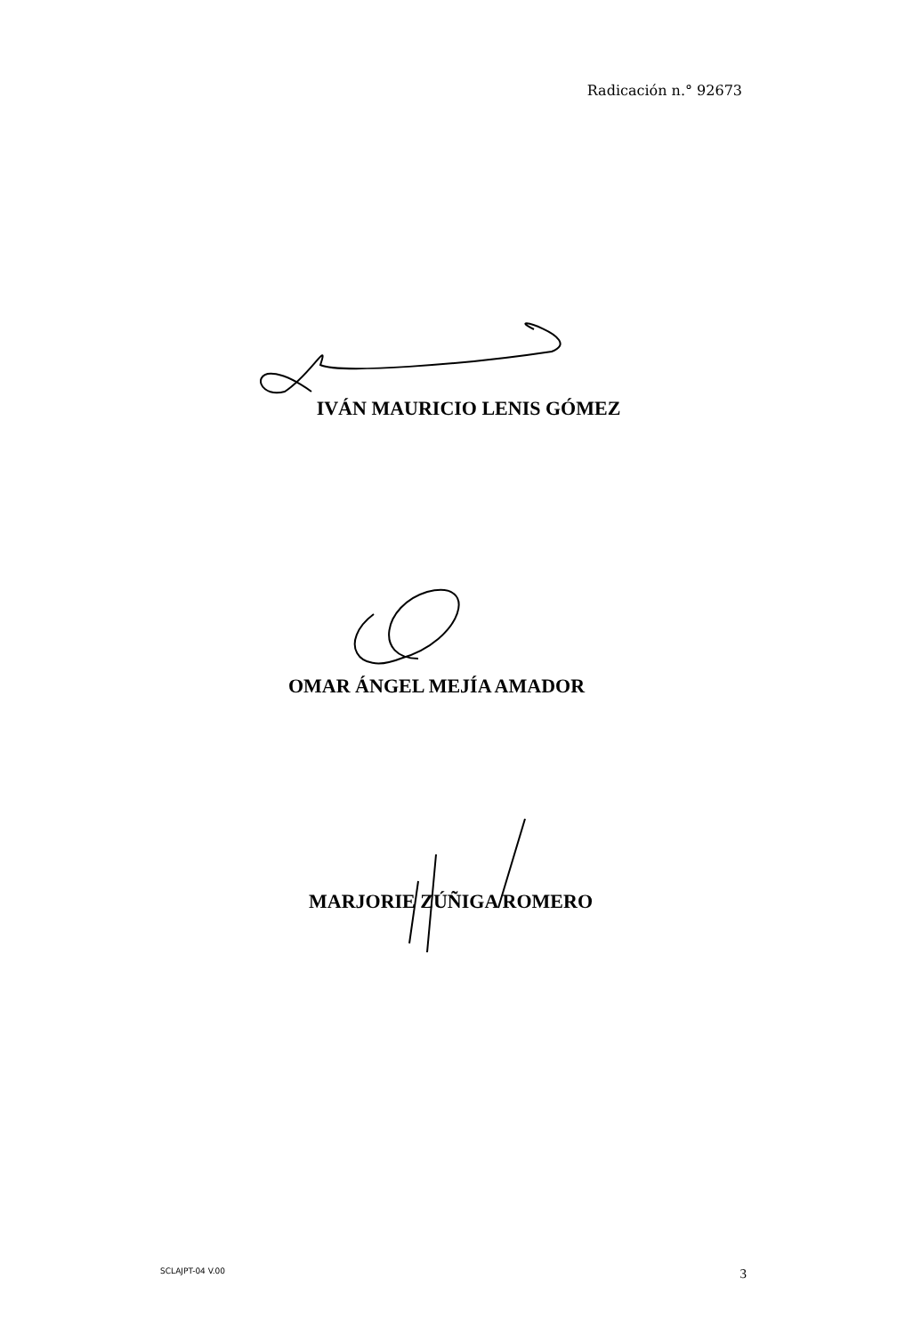Radicación n.° 92673
IVÁN MAURICIO LENIS GÓMEZ
OMAR ÁNGEL MEJÍA AMADOR
MARJORIE ZÚÑIGA ROMERO
SCLAJPT-04 V.00 3